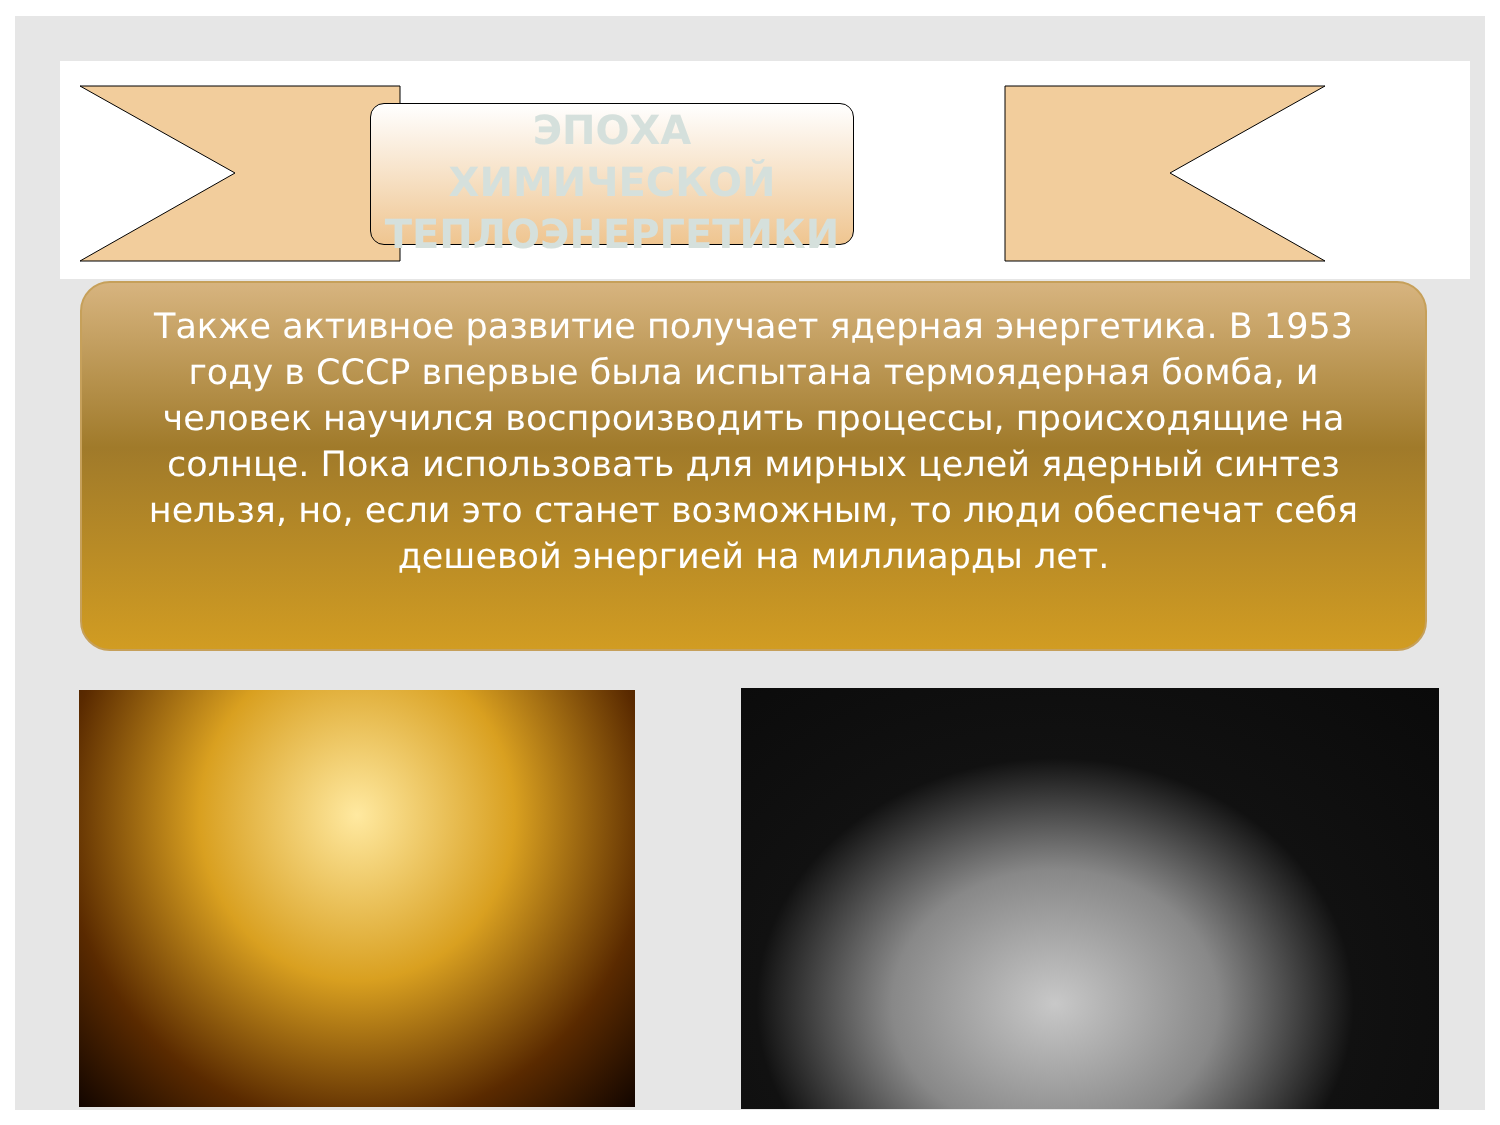ЭПОХА ХИМИЧЕСКОЙ ТЕПЛОЭНЕРГЕТИКИ
Также активное развитие получает ядерная энергетика. В 1953 году в СССР впервые была испытана термоядерная бомба, и человек научился воспроизводить процессы, происходящие на солнце. Пока использовать для мирных целей ядерный синтез нельзя, но, если это станет возможным, то люди обеспечат себя дешевой энергией на миллиарды лет.